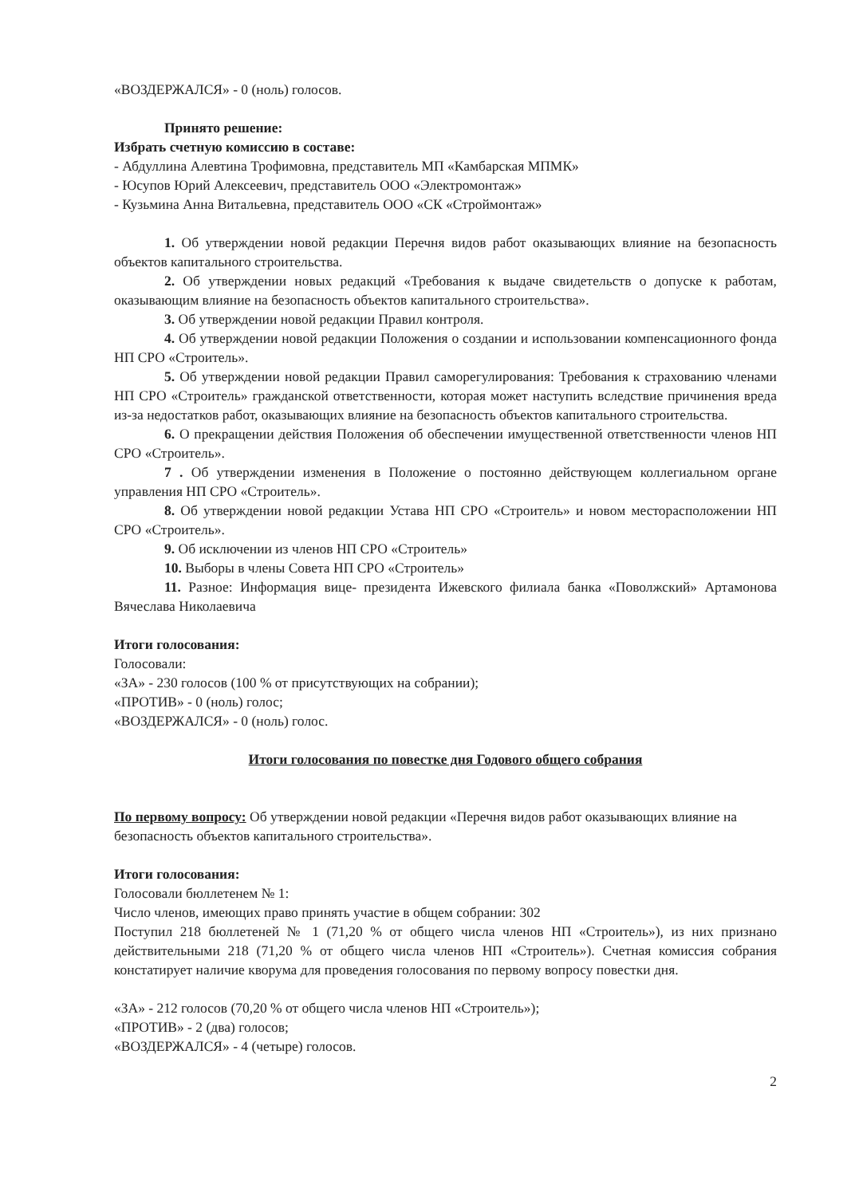«ВОЗДЕРЖАЛСЯ» - 0 (ноль) голосов.
Принято решение:
Избрать счетную комиссию в составе:
- Абдуллина Алевтина Трофимовна, представитель МП «Камбарская МПМК»
- Юсупов Юрий Алексеевич, представитель ООО «Электромонтаж»
- Кузьмина Анна Витальевна, представитель ООО «СК «Строймонтаж»
1. Об утверждении новой редакции Перечня видов работ оказывающих влияние на безопасность объектов капитального строительства.
2. Об утверждении новых редакций «Требования к выдаче свидетельств о допуске к работам, оказывающим влияние на безопасность объектов капитального строительства».
3. Об утверждении новой редакции Правил контроля.
4. Об утверждении новой редакции Положения о создании и использовании компенсационного фонда НП СРО «Строитель».
5. Об утверждении новой редакции Правил саморегулирования: Требования к страхованию членами НП СРО «Строитель» гражданской ответственности, которая может наступить вследствие причинения вреда из-за недостатков работ, оказывающих влияние на безопасность объектов капитального строительства.
6. О прекращении действия Положения об обеспечении имущественной ответственности членов НП СРО «Строитель».
7 . Об утверждении изменения в Положение о постоянно действующем коллегиальном органе управления НП СРО «Строитель».
8. Об утверждении новой редакции Устава НП СРО «Строитель» и новом месторасположении НП СРО «Строитель».
9. Об исключении из членов НП СРО «Строитель»
10. Выборы в члены Совета НП СРО «Строитель»
11. Разное: Информация вице- президента Ижевского филиала банка «Поволжский» Артамонова Вячеслава Николаевича
Итоги голосования:
Голосовали:
«ЗА» - 230 голосов (100 % от присутствующих на собрании);
«ПРОТИВ» - 0 (ноль) голос;
«ВОЗДЕРЖАЛСЯ» - 0 (ноль) голос.
Итоги голосования по повестке дня Годового общего собрания
По первому вопросу: Об утверждении новой редакции «Перечня видов работ оказывающих влияние на безопасность объектов капитального строительства».
Итоги голосования:
Голосовали бюллетенем № 1:
Число членов, имеющих право принять участие в общем собрании: 302
Поступил 218 бюллетеней № 1 (71,20 % от общего числа членов НП «Строитель»), из них признано действительными 218 (71,20 % от общего числа членов НП «Строитель»). Счетная комиссия собрания констатирует наличие кворума для проведения голосования по первому вопросу повестки дня.
«ЗА» - 212 голосов (70,20 % от общего числа членов НП «Строитель»);
«ПРОТИВ» - 2 (два) голосов;
«ВОЗДЕРЖАЛСЯ» - 4 (четыре) голосов.
2